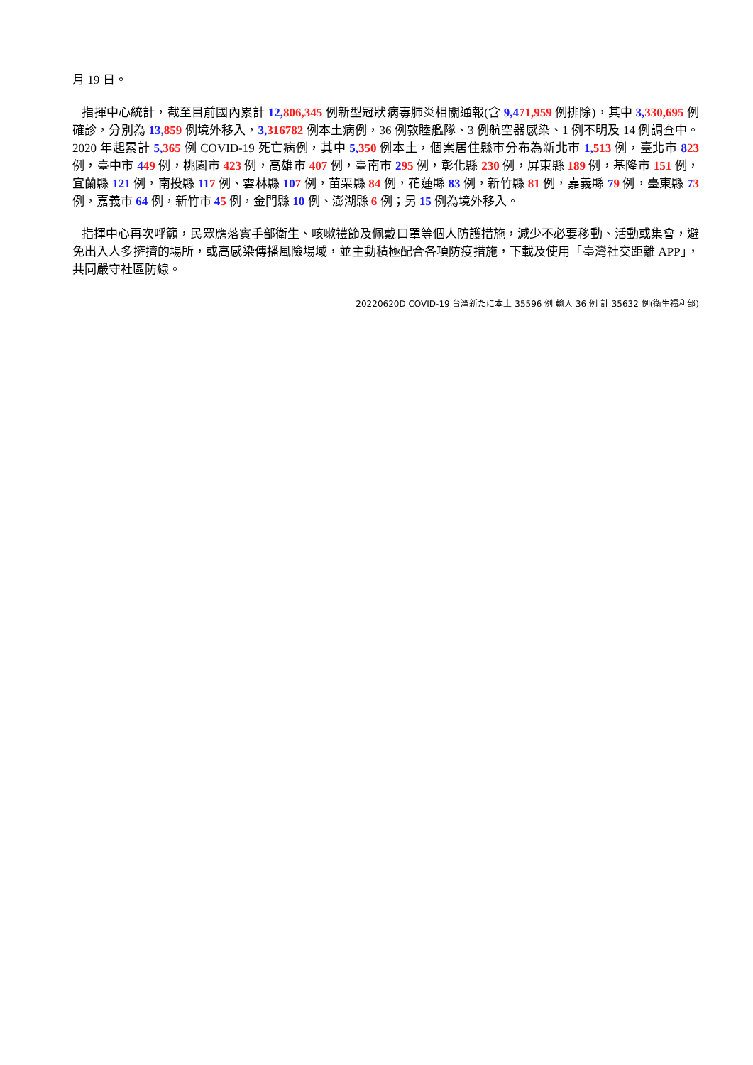月 19 日。
指揮中心統計，截至目前國內累計 12, 806,345 例新型冠狀病毒肺炎相關通報(含 9,471,959 例排除)，其中 3, 330,695 例確診，分別為 13, 859 例境外移入，3, 316782 例本土病例，36 例敦睦艦隊、3 例航空器感染、1 例不明及 14 例調查中。2020 年起累計 5, 365 例 COVID-19 死亡病例，其中 5, 350 例本土，個案居住縣市分布為新北市 1, 513 例，臺北市 823 例，臺中市 449 例，桃園市 423 例，高雄市 407 例，臺南市 295 例，彰化縣 230 例，屏東縣 189 例，基隆市 151 例，宜蘭縣 121 例，南投縣 117 例、雲林縣 107 例，苗栗縣 84 例，花蓮縣 83 例，新竹縣 81 例，嘉義縣 79 例，臺東縣 73 例，嘉義市 64 例，新竹市 45 例，金門縣 10 例、澎湖縣 6 例；另 15 例為境外移入。
指揮中心再次呼籲，民眾應落實手部衛生、咳嗽禮節及佩戴口罩等個人防護措施，減少不必要移動、活動或集會，避免出入人多擁擠的場所，或高感染傳播風險場域，並主動積極配合各項防疫措施，下載及使用「臺灣社交距離 APP」，共同嚴守社區防線。
20220620D COVID-19 台湾新たに本土 35596 例 輸入 36 例 計 35632 例(衛生福利部)